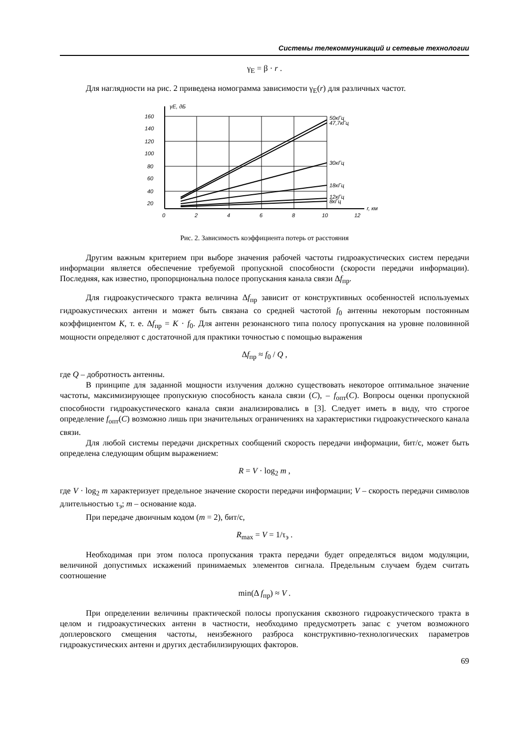Системы телекоммуникаций и сетевые технологии
γ<sub>E</sub> = β · r .
Для наглядности на рис. 2 приведена номограмма зависимости γ<sub>E</sub>(r) для различных частот.
γE, дБ
160
140
120
100
80
60
40
20
0
2
4
6
8
10
12
r, км
50кГц
47,7кГц
30кГц
18кГц
12кГц
8кГц
Рис. 2. Зависимость коэффициента потерь от расстояния
Другим важным критерием при выборе значения рабочей частоты гидроакустических систем передачи информации является обеспечение требуемой пропускной способности (скорости передачи информации). Последняя, как известно, пропорциональна полосе пропускания канала связи Δf<sub>пр</sub>.
Для гидроакустического тракта величина Δf<sub>пр</sub> зависит от конструктивных особенностей используемых гидроакустических антенн и может быть связана со средней частотой f<sub>0</sub> антенны некоторым постоянным коэффициентом K, т. е. Δf<sub>пр</sub> = K · f<sub>0</sub>. Для антенн резонансного типа полосу пропускания на уровне половинной мощности определяют с достаточной для практики точностью с помощью выражения
Δf<sub>пр</sub> ≈ f<sub>0</sub> / Q ,
где Q – добротность антенны.
В принципе для заданной мощности излучения должно существовать некоторое оптимальное значение частоты, максимизирующее пропускную способность канала связи (C), – f<sub>опт</sub>(C). Вопросы оценки пропускной способности гидроакустического канала связи анализировались в [3]. Следует иметь в виду, что строгое определение f<sub>опт</sub>(C) возможно лишь при значительных ограничениях на характеристики гидроакустического канала связи.
Для любой системы передачи дискретных сообщений скорость передачи информации, бит/с, может быть определена следующим общим выражением:
R = V · log<sub>2</sub> m ,
где V · log<sub>2</sub> m характеризует предельное значение скорости передачи информации; V – скорость передачи символов длительностью τ<sub>э</sub>; m – основание кода.
При передаче двоичным кодом (m = 2), бит/с,
R<sub>max</sub> = V = 1/τ<sub>э</sub> .
Необходимая при этом полоса пропускания тракта передачи будет определяться видом модуляции, величиной допустимых искажений принимаемых элементов сигнала. Предельным случаем будем считать соотношение
min(Δ f<sub>пр</sub>) ≈ V .
При определении величины практической полосы пропускания сквозного гидроакустического тракта в целом и гидроакустических антенн в частности, необходимо предусмотреть запас с учетом возможного доплеровского смещения частоты, неизбежного разброса конструктивно-технологических параметров гидроакустических антенн и других дестабилизирующих факторов.
69